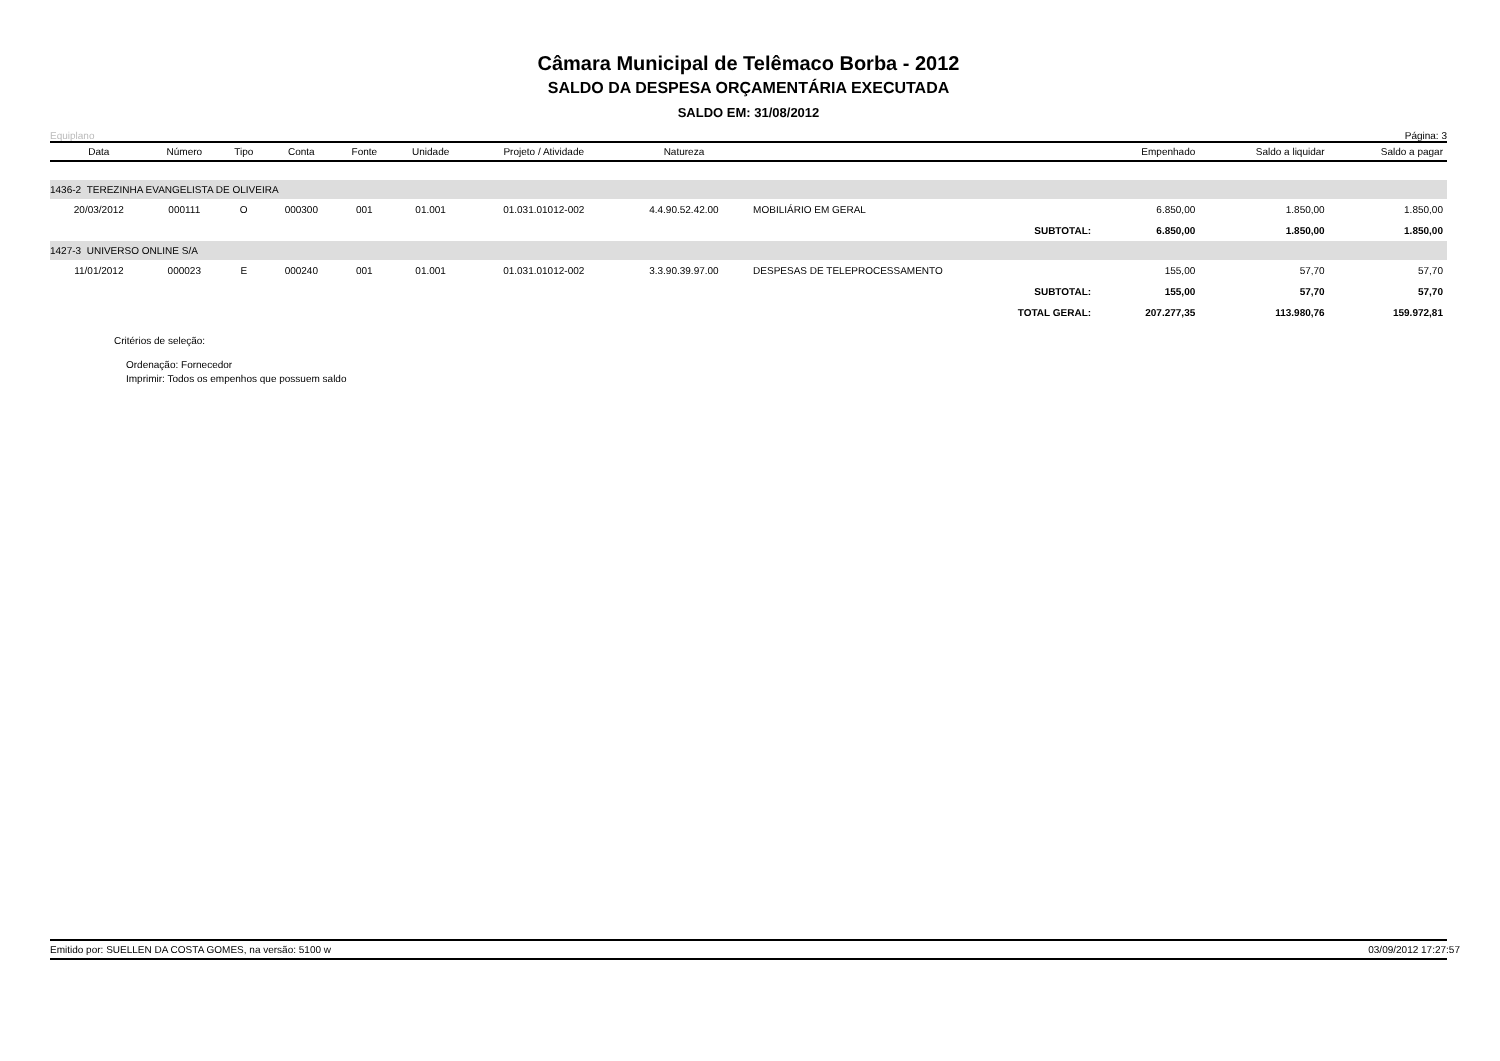Câmara Municipal de Telêmaco Borba - 2012
SALDO DA DESPESA ORÇAMENTÁRIA EXECUTADA
SALDO EM: 31/08/2012
Equiplano Página: 3
| Data | Número | Tipo | Conta | Fonte | Unidade | Projeto / Atividade | Natureza | | | Empenhado | Saldo a liquidar | Saldo a pagar |
| --- | --- | --- | --- | --- | --- | --- | --- | --- | --- | --- | --- | --- |
| 1436-2 TEREZINHA EVANGELISTA DE OLIVEIRA | | | | | | | | | | | | |
| 20/03/2012 | 000111 | O | 000300 | 001 | 01.001 | 01.031.01012-002 | 4.4.90.52.42.00 | MOBILIÁRIO EM GERAL | | 6.850,00 | 1.850,00 | 1.850,00 |
| SUBTOTAL: | | | | | | | | | | 6.850,00 | 1.850,00 | 1.850,00 |
| 1427-3 UNIVERSO ONLINE S/A | | | | | | | | | | | | |
| 11/01/2012 | 000023 | E | 000240 | 001 | 01.001 | 01.031.01012-002 | 3.3.90.39.97.00 | DESPESAS DE TELEPROCESSAMENTO | | 155,00 | 57,70 | 57,70 |
| SUBTOTAL: | | | | | | | | | | 155,00 | 57,70 | 57,70 |
| TOTAL GERAL: | | | | | | | | | | 207.277,35 | 113.980,76 | 159.972,81 |
Critérios de seleção:
Ordenação: Fornecedor
Imprimir: Todos os empenhos que possuem saldo
Emitido por: SUELLEN DA COSTA GOMES, na versão: 5100 w 03/09/2012 17:27:57